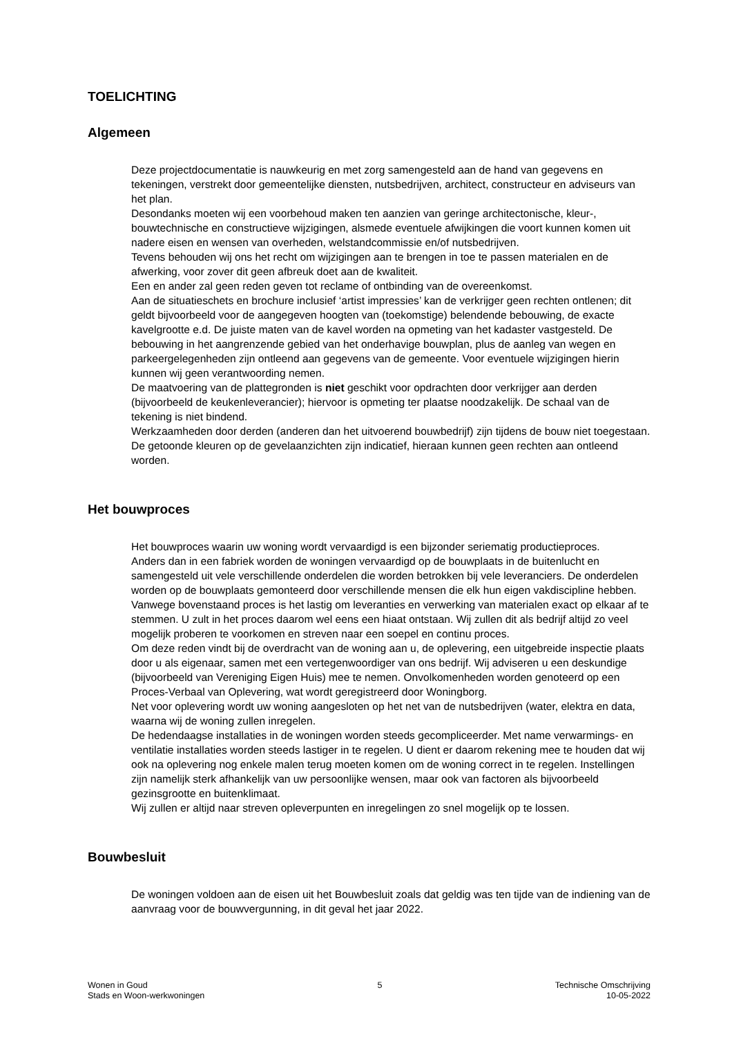TOELICHTING
Algemeen
Deze projectdocumentatie is nauwkeurig en met zorg samengesteld aan de hand van gegevens en tekeningen, verstrekt door gemeentelijke diensten, nutsbedrijven, architect, constructeur en adviseurs van het plan.
Desondanks moeten wij een voorbehoud maken ten aanzien van geringe architectonische, kleur-, bouwtechnische en constructieve wijzigingen, alsmede eventuele afwijkingen die voort kunnen komen uit nadere eisen en wensen van overheden, welstandcommissie en/of nutsbedrijven.
Tevens behouden wij ons het recht om wijzigingen aan te brengen in toe te passen materialen en de afwerking, voor zover dit geen afbreuk doet aan de kwaliteit.
Een en ander zal geen reden geven tot reclame of ontbinding van de overeenkomst.
Aan de situatieschets en brochure inclusief ‘artist impressies’ kan de verkrijger geen rechten ontlenen; dit geldt bijvoorbeeld voor de aangegeven hoogten van (toekomstige) belendende bebouwing, de exacte kavelgrootte e.d. De juiste maten van de kavel worden na opmeting van het kadaster vastgesteld. De bebouwing in het aangrenzende gebied van het onderhavige bouwplan, plus de aanleg van wegen en parkeergelegenheden zijn ontleend aan gegevens van de gemeente. Voor eventuele wijzigingen hierin kunnen wij geen verantwoording nemen.
De maatvoering van de plattegronden is niet geschikt voor opdrachten door verkrijger aan derden (bijvoorbeeld de keukenleverancier); hiervoor is opmeting ter plaatse noodzakelijk. De schaal van de tekening is niet bindend.
Werkzaamheden door derden (anderen dan het uitvoerend bouwbedrijf) zijn tijdens de bouw niet toegestaan.
De getoonde kleuren op de gevelaanzichten zijn indicatief, hieraan kunnen geen rechten aan ontleend worden.
Het bouwproces
Het bouwproces waarin uw woning wordt vervaardigd is een bijzonder seriematig productieproces.
Anders dan in een fabriek worden de woningen vervaardigd op de bouwplaats in de buitenlucht en samengesteld uit vele verschillende onderdelen die worden betrokken bij vele leveranciers. De onderdelen worden op de bouwplaats gemonteerd door verschillende mensen die elk hun eigen vakdiscipline hebben.
Vanwege bovenstaand proces is het lastig om leveranties en verwerking van materialen exact op elkaar af te stemmen. U zult in het proces daarom wel eens een hiaat ontstaan. Wij zullen dit als bedrijf altijd zo veel mogelijk proberen te voorkomen en streven naar een soepel en continu proces.
Om deze reden vindt bij de overdracht van de woning aan u, de oplevering, een uitgebreide inspectie plaats door u als eigenaar, samen met een vertegenwoordiger van ons bedrijf. Wij adviseren u een deskundige (bijvoorbeeld van Vereniging Eigen Huis) mee te nemen. Onvolkomenheden worden genoteerd op een Proces-Verbaal van Oplevering, wat wordt geregistreerd door Woningborg.
Net voor oplevering wordt uw woning aangesloten op het net van de nutsbedrijven (water, elektra en data, waarna wij de woning zullen inregelen.
De hedendaagse installaties in de woningen worden steeds gecompliceerder. Met name verwarmings- en ventilatie installaties worden steeds lastiger in te regelen. U dient er daarom rekening mee te houden dat wij ook na oplevering nog enkele malen terug moeten komen om de woning correct in te regelen. Instellingen zijn namelijk sterk afhankelijk van uw persoonlijke wensen, maar ook van factoren als bijvoorbeeld gezinsgrootte en buitenklimaat.
Wij zullen er altijd naar streven opleverpunten en inregelingen zo snel mogelijk op te lossen.
Bouwbesluit
De woningen voldoen aan de eisen uit het Bouwbesluit zoals dat geldig was ten tijde van de indiening van de aanvraag voor de bouwvergunning, in dit geval het jaar 2022.
Wonen in Goud
Stads en Woon-werkwoningen
5 Technische Omschrijving
10-05-2022